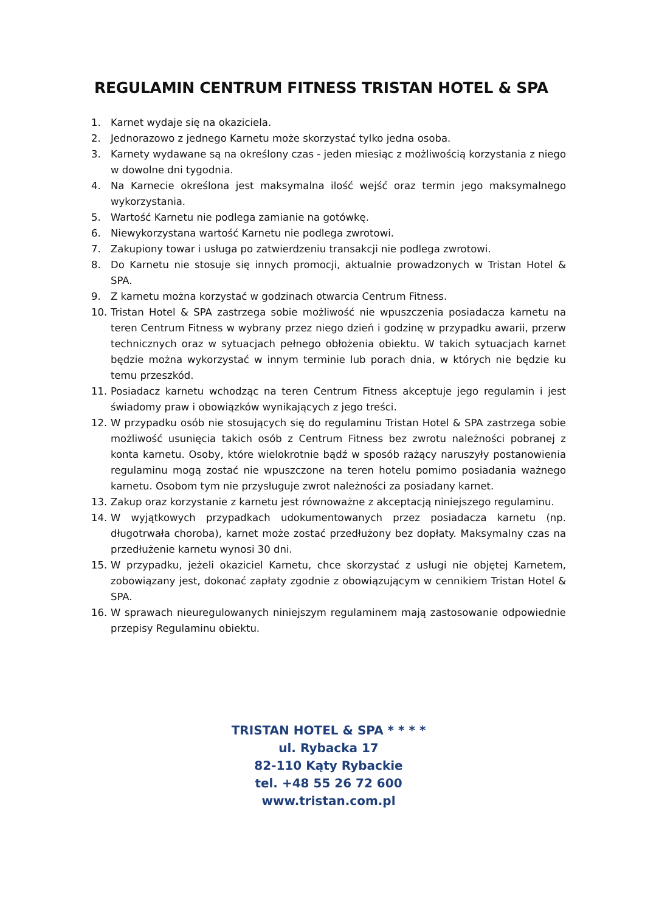REGULAMIN CENTRUM FITNESS TRISTAN HOTEL & SPA
1. Karnet wydaje się na okaziciela.
2. Jednorazowo z jednego Karnetu może skorzystać tylko jedna osoba.
3. Karnety wydawane są na określony czas - jeden miesiąc z możliwością korzystania z niego w dowolne dni tygodnia.
4. Na Karnecie określona jest maksymalna ilość wejść oraz termin jego maksymalnego wykorzystania.
5. Wartość Karnetu nie podlega zamianie na gotówkę.
6. Niewykorzystana wartość Karnetu nie podlega zwrotowi.
7. Zakupiony towar i usługa po zatwierdzeniu transakcji nie podlega zwrotowi.
8. Do Karnetu nie stosuje się innych promocji, aktualnie prowadzonych w Tristan Hotel & SPA.
9. Z karnetu można korzystać w godzinach otwarcia Centrum Fitness.
10. Tristan Hotel & SPA zastrzega sobie możliwość nie wpuszczenia posiadacza karnetu na teren Centrum Fitness w wybrany przez niego dzień i godzinę w przypadku awarii, przerw technicznych oraz w sytuacjach pełnego obłożenia obiektu. W takich sytuacjach karnet będzie można wykorzystać w innym terminie lub porach dnia, w których nie będzie ku temu przeszkód.
11. Posiadacz karnetu wchodząc na teren Centrum Fitness akceptuje jego regulamin i jest świadomy praw i obowiązków wynikających z jego treści.
12. W przypadku osób nie stosujących się do regulaminu Tristan Hotel & SPA zastrzega sobie możliwość usunięcia takich osób z Centrum Fitness bez zwrotu należności pobranej z konta karnetu. Osoby, które wielokrotnie bądź w sposób rażący naruszyły postanowienia regulaminu mogą zostać nie wpuszczone na teren hotelu pomimo posiadania ważnego karnetu. Osobom tym nie przysługuje zwrot należności za posiadany karnet.
13. Zakup oraz korzystanie z karnetu jest równoważne z akceptacją niniejszego regulaminu.
14. W wyjątkowych przypadkach udokumentowanych przez posiadacza karnetu (np. długotrwała choroba), karnet może zostać przedłużony bez dopłaty. Maksymalny czas na przedłużenie karnetu wynosi 30 dni.
15. W przypadku, jeżeli okaziciel Karnetu, chce skorzystać z usługi nie objętej Karnetem, zobowiązany jest, dokonać zapłaty zgodnie z obowiązującym w cennikiem Tristan Hotel & SPA.
16. W sprawach nieuregulowanych niniejszym regulaminem mają zastosowanie odpowiednie przepisy Regulaminu obiektu.
TRISTAN HOTEL & SPA * * * *
ul. Rybacka 17
82-110 Kąty Rybackie
tel. +48 55 26 72 600
www.tristan.com.pl